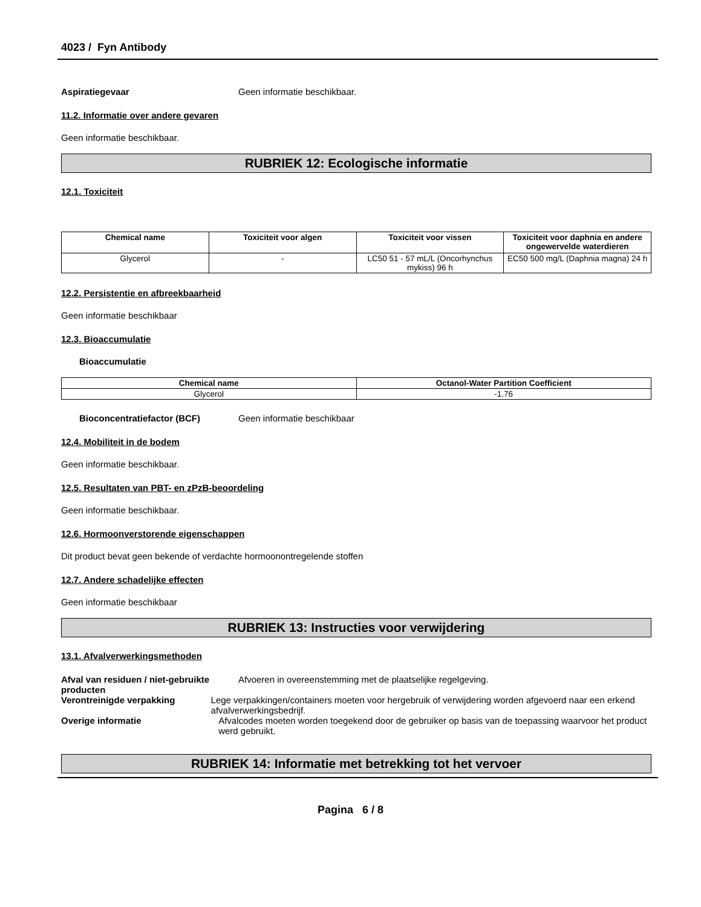4023 / Fyn Antibody
Aspiratiegevaar Geen informatie beschikbaar.
11.2. Informatie over andere gevaren
Geen informatie beschikbaar.
RUBRIEK 12: Ecologische informatie
12.1. Toxiciteit
| Chemical name | Toxiciteit voor algen | Toxiciteit voor vissen | Toxiciteit voor daphnia en andere ongewervelde waterdieren |
| --- | --- | --- | --- |
| Glycerol | - | LC50 51 - 57 mL/L (Oncorhynchus mykiss) 96 h | EC50 500 mg/L (Daphnia magna) 24 h |
12.2. Persistentie en afbreekbaarheid
Geen informatie beschikbaar
12.3. Bioaccumulatie
Bioaccumulatie
| Chemical name | Octanol-Water Partition Coefficient |
| --- | --- |
| Glycerol | -1.76 |
Bioconcentratiefactor (BCF) Geen informatie beschikbaar
12.4. Mobiliteit in de bodem
Geen informatie beschikbaar.
12.5. Resultaten van PBT- en zPzB-beoordeling
Geen informatie beschikbaar.
12.6. Hormoonverstorende eigenschappen
Dit product bevat geen bekende of verdachte hormoonontregelende stoffen
12.7. Andere schadelijke effecten
Geen informatie beschikbaar
RUBRIEK 13: Instructies voor verwijdering
13.1. Afvalverwerkingsmethoden
Afval van residuen / niet-gebruikte producten
Afvoeren in overeenstemming met de plaatselijke regelgeving.
Verontreinigde verpakking Lege verpakkingen/containers moeten voor hergebruik of verwijdering worden afgevoerd naar een erkend afvalverwerkingsbedrijf.
Overige informatie Afvalcodes moeten worden toegekend door de gebruiker op basis van de toepassing waarvoor het product werd gebruikt.
RUBRIEK 14: Informatie met betrekking tot het vervoer
Pagina 6 / 8